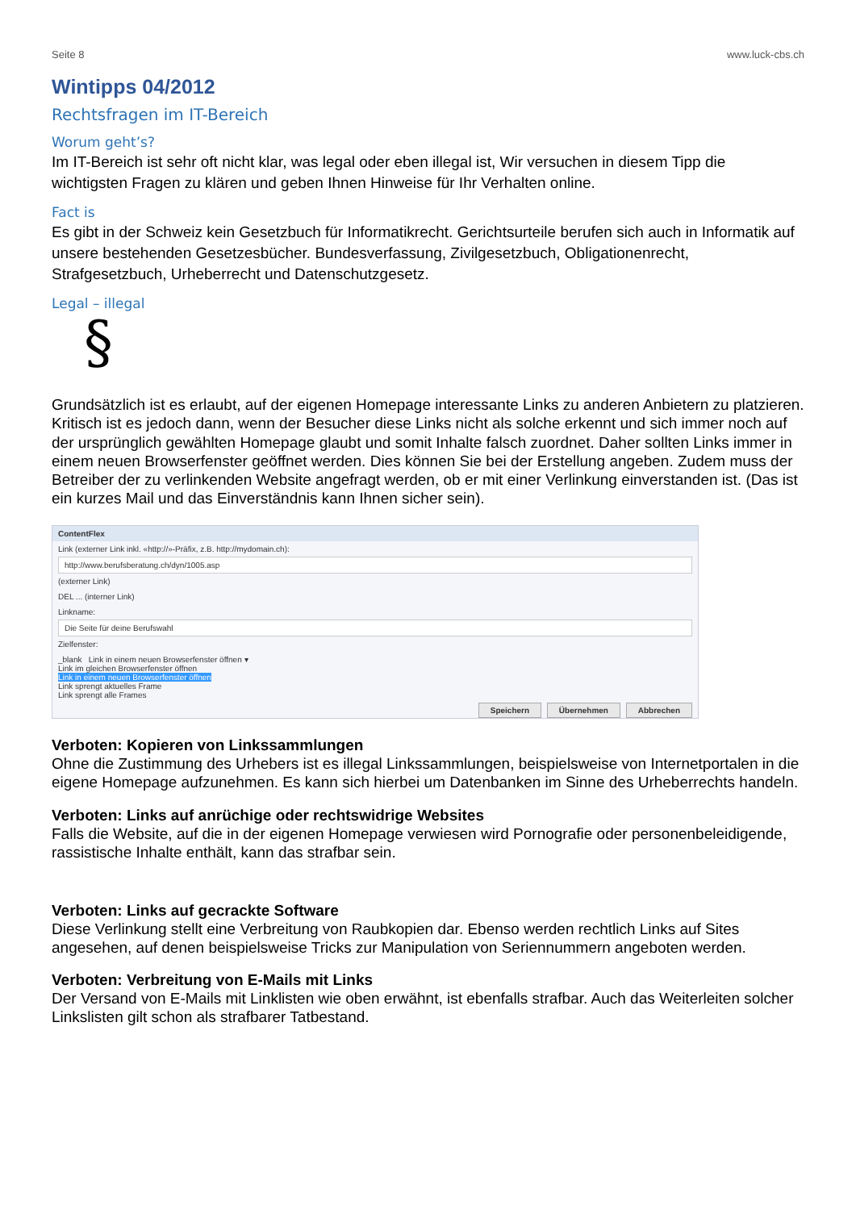Seite 8 www.luck-cbs.ch
Wintipps 04/2012
Rechtsfragen im IT-Bereich
Worum geht’s?
Im IT-Bereich ist sehr oft nicht klar, was legal oder eben illegal ist, Wir versuchen in diesem Tipp die wichtigsten Fragen zu klären und geben Ihnen Hinweise für Ihr Verhalten online.
Fact is
Es gibt in der Schweiz kein Gesetzbuch für Informatikrecht. Gerichtsurteile berufen sich auch in Informatik auf unsere bestehenden Gesetzesbücher. Bundesverfassung, Zivilgesetzbuch, Obligationenrecht, Strafgesetzbuch, Urheberrecht und Datenschutzgesetz.
Legal – illegal
§
Grundsätzlich ist es erlaubt, auf der eigenen Homepage interessante Links zu anderen Anbietern zu platzieren. Kritisch ist es jedoch dann, wenn der Besucher diese Links nicht als solche erkennt und sich immer noch auf der ursprünglich gewählten Homepage glaubt und somit Inhalte falsch zuordnet. Daher sollten Links immer in einem neuen Browserfenster geöffnet werden. Dies können Sie bei der Erstellung angeben. Zudem muss der Betreiber der zu verlinkenden Website angefragt werden, ob er mit einer Verlinkung einverstanden ist. (Das ist ein kurzes Mail und das Einverständnis kann Ihnen sicher sein).
ContentFlex
Link (externer Link inkl. «http://»-Präfix, z.B. http://mydomain.ch):
http://www.berufsberatung.ch/dyn/1005.asp
(externer Link)
DEL ... (interner Link)
Linkname:
Die Seite für deine Berufswahl
Zielfenster:
_blank Link in einem neuen Browserfenster öffnen ▾
Link im gleichen Browserfenster öffnen
Link in einem neuen Browserfenster öffnen
Link sprengt aktuelles Frame
Link sprengt alle Frames
Speichern Übernehmen Abbrechen
Verboten: Kopieren von Linkssammlungen
Ohne die Zustimmung des Urhebers ist es illegal Linkssammlungen, beispielsweise von Internetportalen in die eigene Homepage aufzunehmen. Es kann sich hierbei um Datenbanken im Sinne des Urheberrechts handeln.
Verboten: Links auf anrüchige oder rechtswidrige Websites
Falls die Website, auf die in der eigenen Homepage verwiesen wird Pornografie oder personenbeleidigende, rassistische Inhalte enthält, kann das strafbar sein.
Verboten: Links auf gecrackte Software
Diese Verlinkung stellt eine Verbreitung von Raubkopien dar. Ebenso werden rechtlich Links auf Sites angesehen, auf denen beispielsweise Tricks zur Manipulation von Seriennummern angeboten werden.
Verboten: Verbreitung von E-Mails mit Links
Der Versand von E-Mails mit Linklisten wie oben erwähnt, ist ebenfalls strafbar. Auch das Weiterleiten solcher Linkslisten gilt schon als strafbarer Tatbestand.